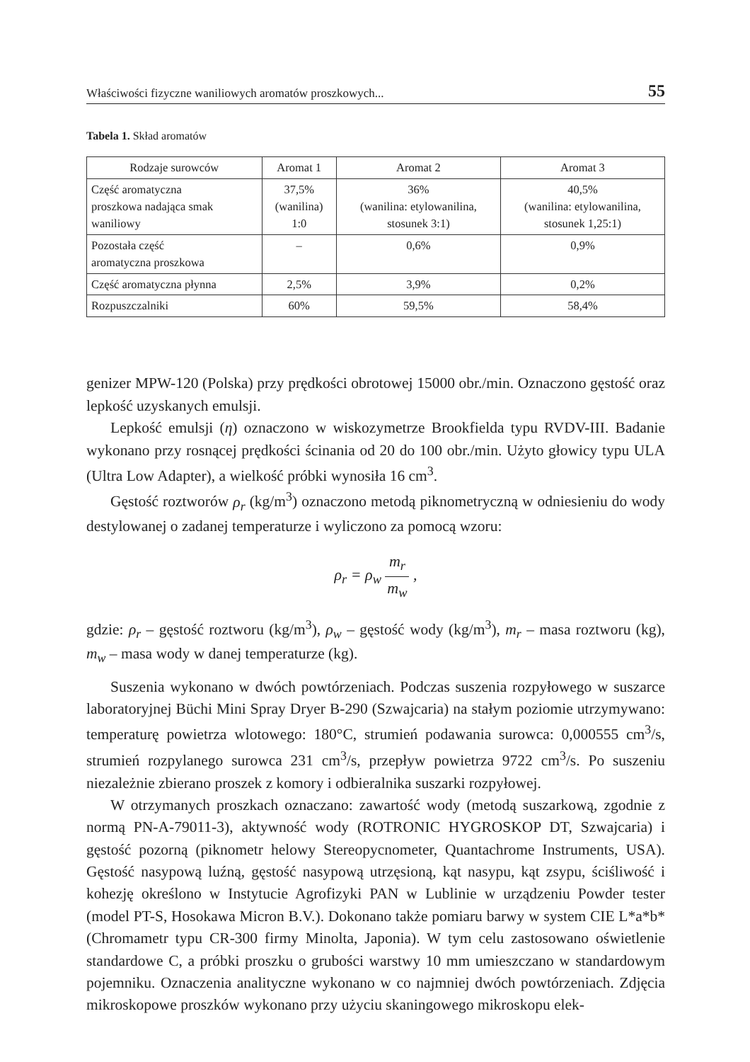Właściwości fizyczne waniliowych aromatów proszkowych... 55
Tabela 1. Skład aromatów
| Rodzaje surowców | Aromat 1 | Aromat 2 | Aromat 3 |
| --- | --- | --- | --- |
| Część aromatyczna proszkowa nadająca smak waniliowy | 37,5% (wanilina) 1:0 | 36% (wanilina: etylowanilina, stosunek 3:1) | 40,5% (wanilina: etylowanilina, stosunek 1,25:1) |
| Pozostała część aromatyczna proszkowa | – | 0,6% | 0,9% |
| Część aromatyczna płynna | 2,5% | 3,9% | 0,2% |
| Rozpuszczalniki | 60% | 59,5% | 58,4% |
genizer MPW-120 (Polska) przy prędkości obrotowej 15000 obr./min. Oznaczono gęstość oraz lepkość uzyskanych emulsji.
Lepkość emulsji (η) oznaczono w wiskozymetrze Brookfielda typu RVDV-III. Badanie wykonano przy rosnącej prędkości ścinania od 20 do 100 obr./min. Użyto głowicy typu ULA (Ultra Low Adapter), a wielkość próbki wynosiła 16 cm<sup>3</sup>.
Gęstość roztworów ρ<sub>r</sub> (kg/m<sup>3</sup>) oznaczono metodą piknometryczną w odniesieniu do wody destylowanej o zadanej temperaturze i wyliczono za pomocą wzoru:
ρ<sub>r</sub> = ρ<sub>w</sub> m<sub>r</sub> m<sub>w</sub> ,
gdzie: ρ<sub>r</sub> – gęstość roztworu (kg/m<sup>3</sup>), ρ<sub>w</sub> – gęstość wody (kg/m<sup>3</sup>), m<sub>r</sub> – masa roztworu (kg), m<sub>w</sub> – masa wody w danej temperaturze (kg).
Suszenia wykonano w dwóch powtórzeniach. Podczas suszenia rozpyłowego w suszarce laboratoryjnej Büchi Mini Spray Dryer B-290 (Szwajcaria) na stałym poziomie utrzymywano: temperaturę powietrza wlotowego: 180°C, strumień podawania surowca: 0,000555 cm<sup>3</sup>/s, strumień rozpylanego surowca 231 cm<sup>3</sup>/s, przepływ powietrza 9722 cm<sup>3</sup>/s. Po suszeniu niezależnie zbierano proszek z komory i odbieralnika suszarki rozpyłowej.
W otrzymanych proszkach oznaczano: zawartość wody (metodą suszarkową, zgodnie z normą PN-A-79011-3), aktywność wody (ROTRONIC HYGROSKOP DT, Szwajcaria) i gęstość pozorną (piknometr helowy Stereopycnometer, Quantachrome Instruments, USA). Gęstość nasypową luźną, gęstość nasypową utrzęsioną, kąt nasypu, kąt zsypu, ściśliwość i kohezję określono w Instytucie Agrofizyki PAN w Lublinie w urządzeniu Powder tester (model PT-S, Hosokawa Micron B.V.). Dokonano także pomiaru barwy w system CIE L*a*b* (Chromametr typu CR-300 firmy Minolta, Japonia). W tym celu zastosowano oświetlenie standardowe C, a próbki proszku o grubości warstwy 10 mm umieszczano w standardowym pojemniku. Oznaczenia analityczne wykonano w co najmniej dwóch powtórzeniach. Zdjęcia mikroskopowe proszków wykonano przy użyciu skaningowego mikroskopu elek-